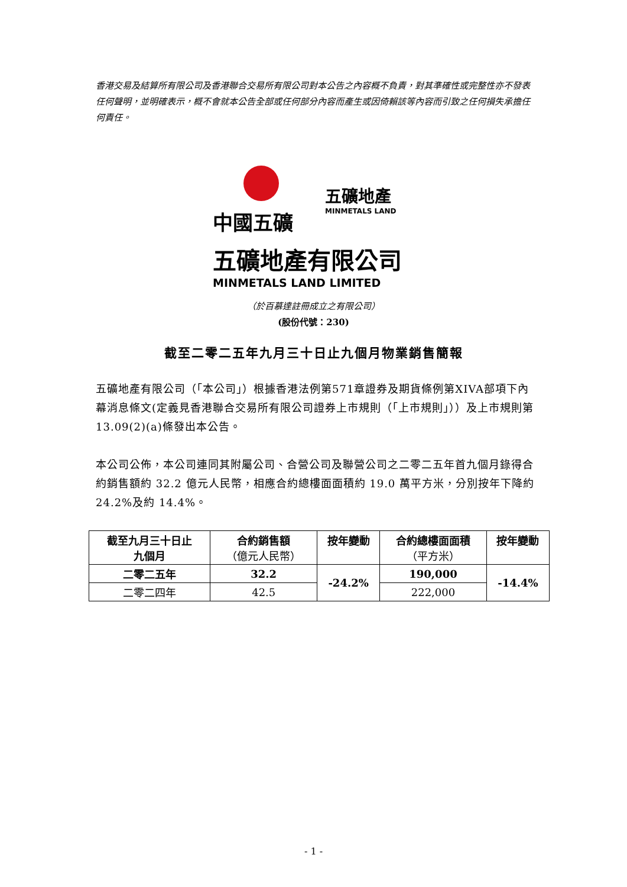香港交易及結算所有限公司及香港聯合交易所有限公司對本公告之內容概不負責，對其準確性或完整性亦不發表任何聲明，並明確表示，概不會就本公告全部或任何部分內容而產生或因倚賴該等內容而引致之任何損失承擔任何責任。
五礦地產
MINMETALS LAND
中國五礦
五礦地產有限公司
MINMETALS LAND LIMITED
（於百慕達註冊成立之有限公司）
(股份代號：230)
截至二零二五年九月三十日止九個月物業銷售簡報
五礦地產有限公司（「本公司」）根據香港法例第571章證券及期貨條例第XIVA部項下內幕消息條文(定義見香港聯合交易所有限公司證券上市規則（「上市規則」））及上市規則第13.09(2)(a)條發出本公告。
本公司公佈，本公司連同其附屬公司、合營公司及聯營公司之二零二五年首九個月錄得合約銷售額約 32.2 億元人民幣，相應合約總樓面面積約 19.0 萬平方米，分別按年下降約 24.2%及約 14.4%。
| 截至九月三十日止 九個月 | 合約銷售額 （億元人民幣） | 按年變動 | 合約總樓面面積 （平方米） | 按年變動 |
| --- | --- | --- | --- | --- |
| 二零二五年 | 32.2 | -24.2% | 190,000 | -14.4% |
| 二零二四年 | 42.5 | | 222,000 | |
- 1 -